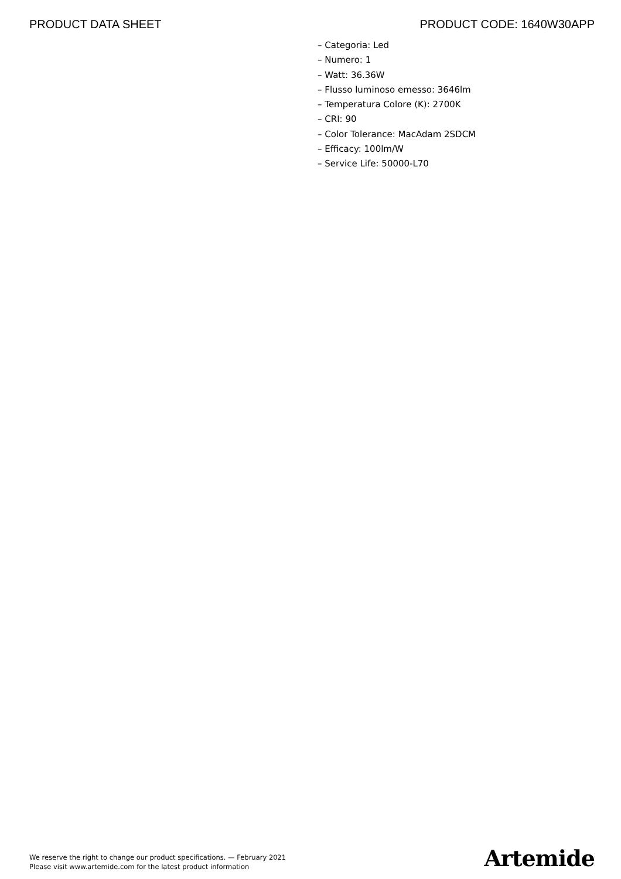PRODUCT DATA SHEET PRODUCT CODE: 1640W30APP
– Categoria: Led
– Numero: 1
– Watt: 36.36W
– Flusso luminoso emesso: 3646lm
– Temperatura Colore (K): 2700K
– CRI: 90
– Color Tolerance: MacAdam 2SDCM
– Efficacy: 100lm/W
– Service Life: 50000-L70
We reserve the right to change our product specifications. — February 2021
Please visit www.artemide.com for the latest product information
Artemide